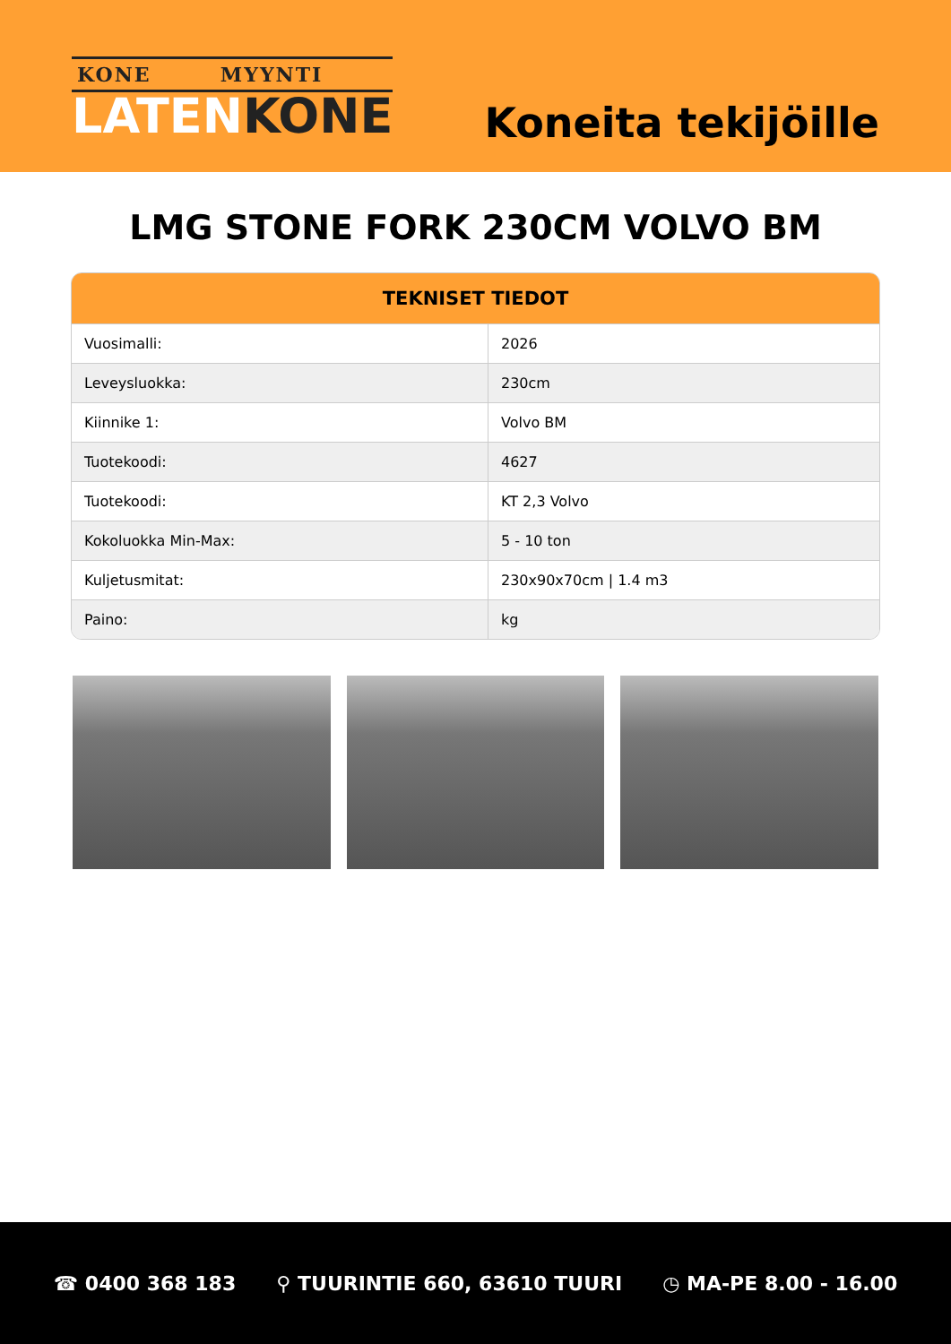KONE MYYNTI
LATENKONE
Koneita tekijöille
LMG STONE FORK 230CM VOLVO BM
TEKNISET TIEDOT
| Vuosimalli: | 2026 |
| Leveysluokka: | 230cm |
| Kiinnike 1: | Volvo BM |
| Tuotekoodi: | 4627 |
| Tuotekoodi: | KT 2,3 Volvo |
| Kokoluokka Min-Max: | 5 - 10 ton |
| Kuljetusmitat: | 230x90x70cm / 1.4 m3 |
| Paino: | kg |
☎ 0400 368 183 ⚲ TUURINTIE 660, 63610 TUURI ◷ MA-PE 8.00 - 16.00